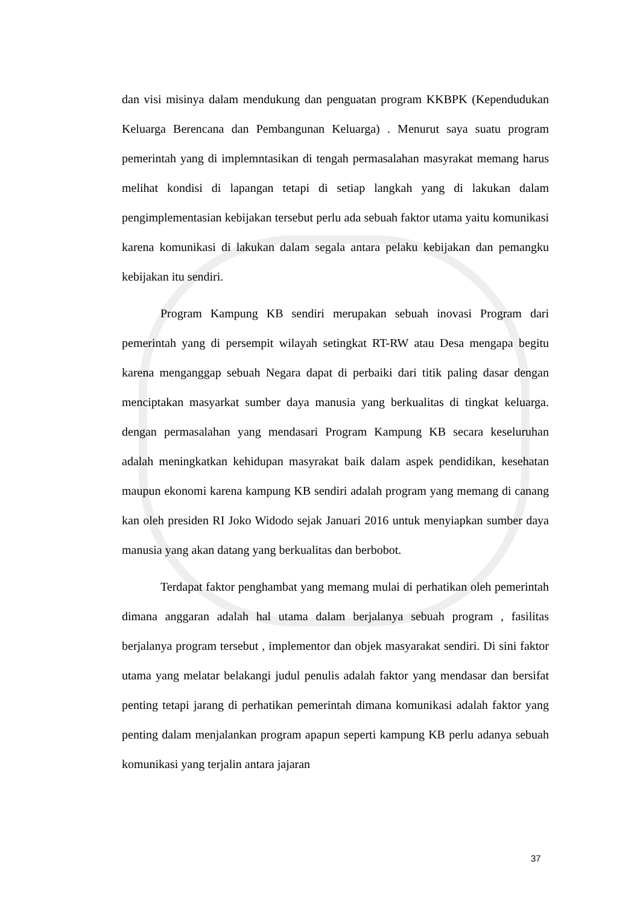dan visi misinya dalam mendukung dan penguatan program KKBPK (Kependudukan Keluarga Berencana dan Pembangunan Keluarga) . Menurut saya suatu program pemerintah yang di implemntasikan di tengah permasalahan masyrakat memang harus melihat kondisi di lapangan tetapi di setiap langkah yang di lakukan dalam pengimplementasian kebijakan tersebut perlu ada sebuah faktor utama yaitu komunikasi karena komunikasi di lakukan dalam segala antara pelaku kebijakan dan pemangku kebijakan itu sendiri.
Program Kampung KB sendiri merupakan sebuah inovasi Program dari pemerintah yang di persempit wilayah setingkat RT-RW atau Desa mengapa begitu karena menganggap sebuah Negara dapat di perbaiki dari titik paling dasar dengan menciptakan masyarkat sumber daya manusia yang berkualitas di tingkat keluarga. dengan permasalahan yang mendasari Program Kampung KB secara keseluruhan adalah meningkatkan kehidupan masyrakat baik dalam aspek pendidikan, kesehatan maupun ekonomi karena kampung KB sendiri adalah program yang memang di canang kan oleh presiden RI Joko Widodo sejak Januari 2016 untuk menyiapkan sumber daya manusia yang akan datang yang berkualitas dan berbobot.
Terdapat faktor penghambat yang memang mulai di perhatikan oleh pemerintah dimana anggaran adalah hal utama dalam berjalanya sebuah program , fasilitas berjalanya program tersebut , implementor dan objek masyarakat sendiri. Di sini faktor utama yang melatar belakangi judul penulis adalah faktor yang mendasar dan bersifat penting tetapi jarang di perhatikan pemerintah dimana komunikasi adalah faktor yang penting dalam menjalankan program apapun seperti kampung KB perlu adanya sebuah komunikasi yang terjalin antara jajaran
37